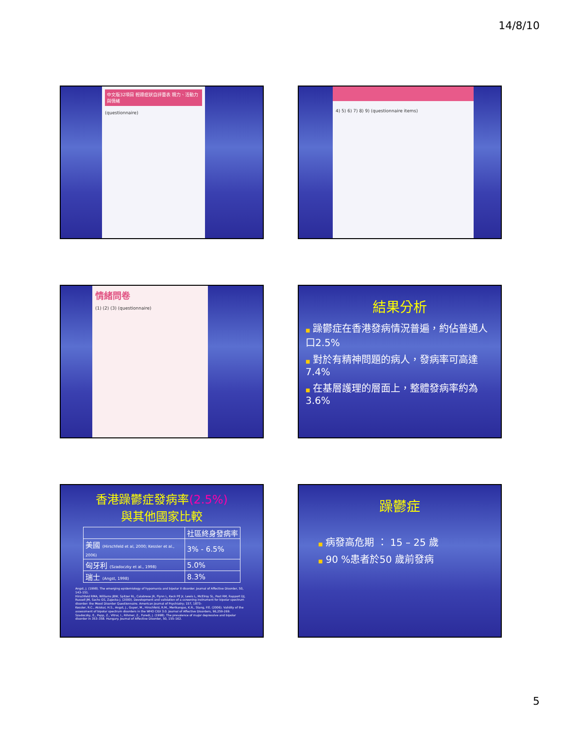14/8/10
中文版32項目 輕躁症狀自評量表 精力、活動力與情緒
(questionnaire)
4) 5) 6) 7) 8) 9) (questionnaire items)
情緒問卷
(1) (2) (3) (questionnaire)
結果分析
■ 躁鬱症在香港發病情況普遍，約佔普通人口2.5%
■ 對於有精神問題的病人，發病率可高達7.4%
■ 在基層護理的層面上，整體發病率約為3.6%
香港躁鬱症發病率(2.5%)
與其他國家比較
| | 社區終身發病率 |
| --- | --- |
| 美國 (Hirschfeld et al, 2000; Kessler et al., 2006) | 3% - 6.5% |
| 匈牙利 (Szadoczky et al., 1998) | 5.0% |
| 瑞士 (Angst, 1998) | 8.3% |
Angst, J. (1998). The emerging epidemiology of hypomania and bipolar II disorder. Journal of Affective Disorder, 50, 143–151.
Hirschfeld RMA, Williams JBW, Spitzer RL, Calabrese JR, Flynn L, Keck PE Jr, Lewis L, McElroy SL, Post RM, Rapport DJ, Russell JM, Sachs GS, Zajecka J. (2000). Development and validation of a screening instrument for bipolar spectrum disorder: the Mood Disorder Questionnaire. American Journal of Psychiatry; 157, 1873–
Kessler, R.C., Akiskal, H.S., Angst, J., Guyer, M., Hirschfeld, R.M., Merikangas, K.R., Stang, P.E. (2006). Validity of the assessment of bipolar spectrum disorders in the WHO CIDI 3.0. Journal of Affective Disorders, 96,259-269.
Szadoczky, E., Papp, Z., Vitrai, I., Rihmer, Z., Furedi, J. (1998). The prevalence of major depressive and bipolar disorder in 353–358. Hungary. Journal of Affective Disorder, 50, 155–162.
躁鬱症
■ 病發高危期 ： 15 – 25 歲
■ 90 %患者於50 歲前發病
5